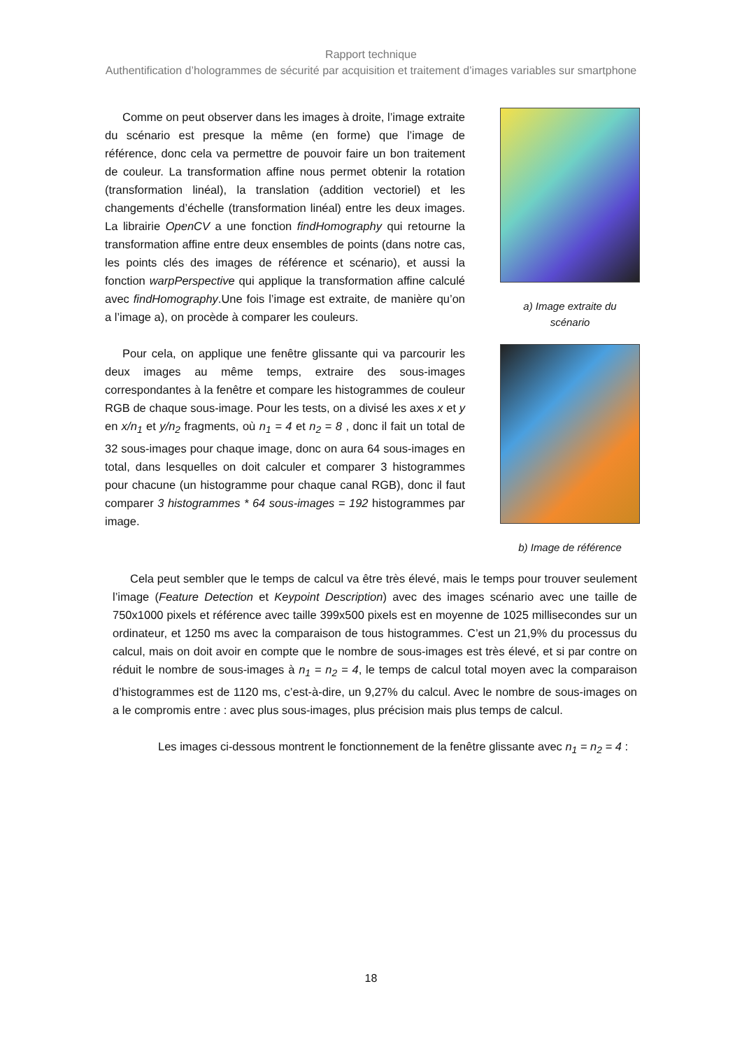Rapport technique
Authentification d’hologrammes de sécurité par acquisition et traitement d’images variables sur smartphone
Comme on peut observer dans les images à droite, l’image extraite du scénario est presque la même (en forme) que l’image de référence, donc cela va permettre de pouvoir faire un bon traitement de couleur. La transformation affine nous permet obtenir la rotation (transformation linéal), la translation (addition vectoriel) et les changements d’échelle (transformation linéal) entre les deux images. La librairie OpenCV a une fonction findHomography qui retourne la transformation affine entre deux ensembles de points (dans notre cas, les points clés des images de référence et scénario), et aussi la fonction warpPerspective qui applique la transformation affine calculé avec findHomography.Une fois l’image est extraite, de manière qu’on a l’image a), on procède à comparer les couleurs.
Pour cela, on applique une fenêtre glissante qui va parcourir les deux images au même temps, extraire des sous-images correspondantes à la fenêtre et compare les histogrammes de couleur RGB de chaque sous-image. Pour les tests, on a divisé les axes x et y en x/n<sub>1</sub> et y/n<sub>2</sub> fragments, où n<sub>1</sub> = 4 et n<sub>2</sub> = 8 , donc il fait un total de 32 sous-images pour chaque image, donc on aura 64 sous-images en total, dans lesquelles on doit calculer et comparer 3 histogrammes pour chacune (un histogramme pour chaque canal RGB), donc il faut comparer 3 histogrammes * 64 sous-images = 192 histogrammes par image.
a) Image extraite du
scénario
b) Image de référence
Cela peut sembler que le temps de calcul va être très élevé, mais le temps pour trouver seulement l’image (Feature Detection et Keypoint Description) avec des images scénario avec une taille de 750x1000 pixels et référence avec taille 399x500 pixels est en moyenne de 1025 millisecondes sur un ordinateur, et 1250 ms avec la comparaison de tous histogrammes. C’est un 21,9% du processus du calcul, mais on doit avoir en compte que le nombre de sous-images est très élevé, et si par contre on réduit le nombre de sous-images à n<sub>1</sub> = n<sub>2</sub> = 4, le temps de calcul total moyen avec la comparaison d’histogrammes est de 1120 ms, c’est-à-dire, un 9,27% du calcul. Avec le nombre de sous-images on a le compromis entre : avec plus sous-images, plus précision mais plus temps de calcul.
Les images ci-dessous montrent le fonctionnement de la fenêtre glissante avec n<sub>1</sub> = n<sub>2</sub> = 4 :
18